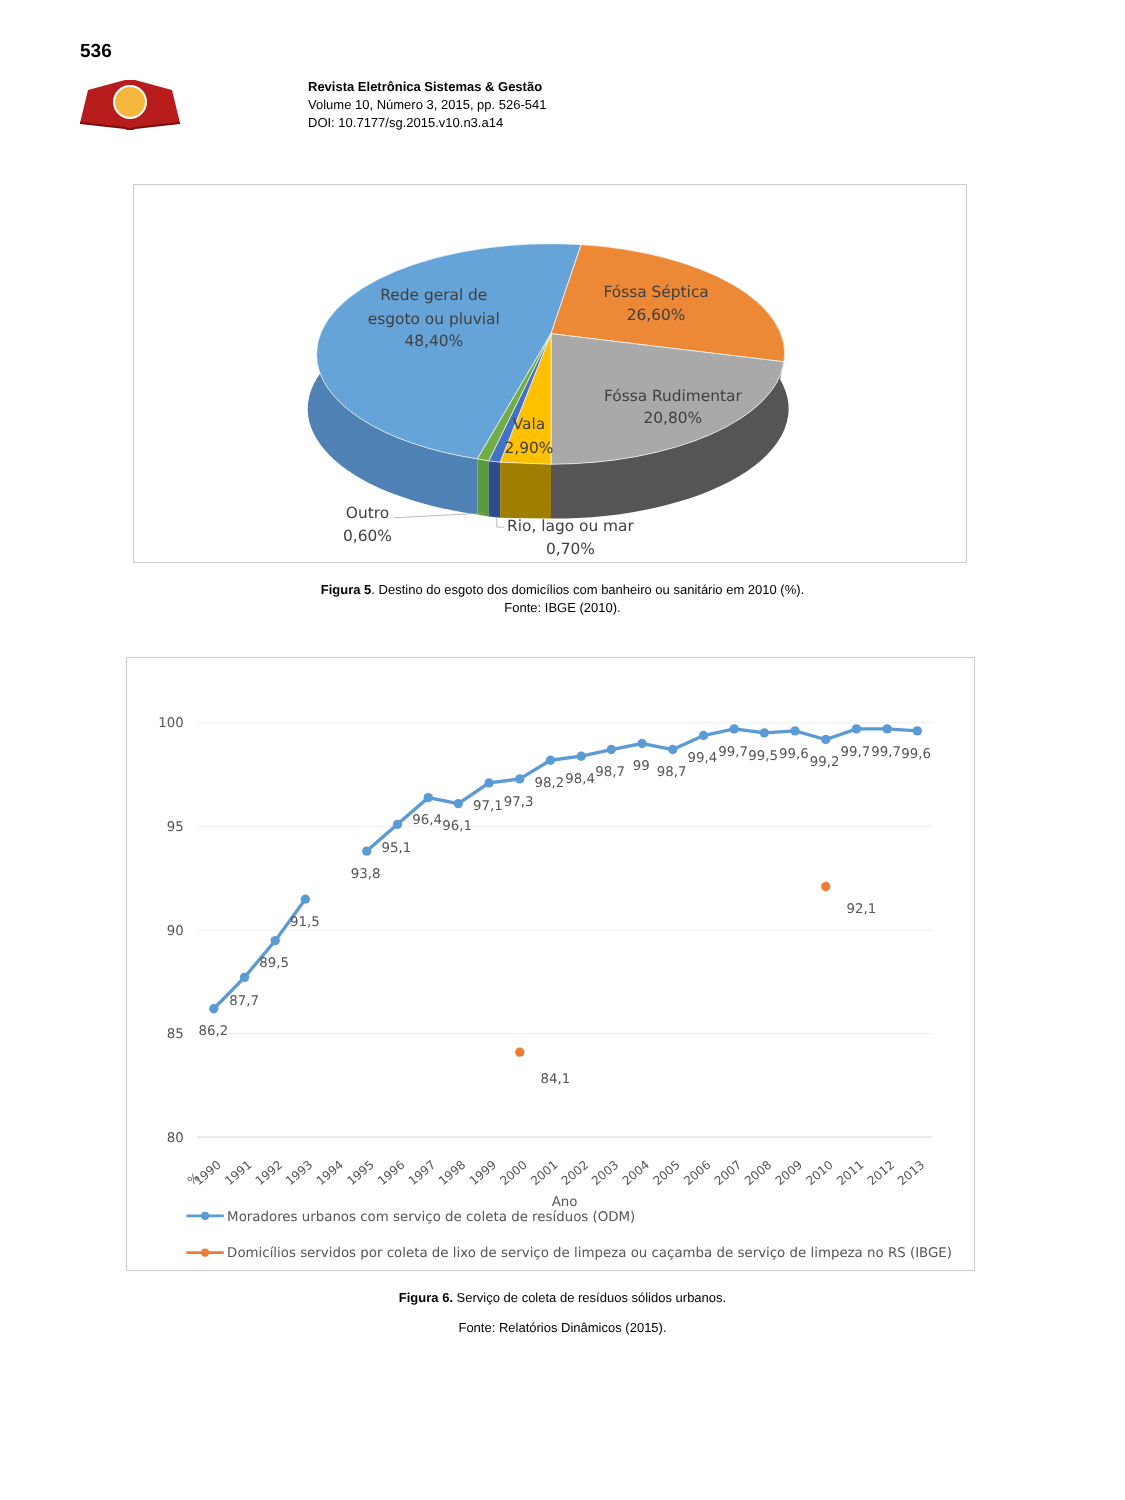536
Revista Eletrônica Sistemas & Gestão
Volume 10, Número 3, 2015, pp. 526-541
DOI: 10.7177/sg.2015.v10.n3.a14
Rede geral de
esgoto ou pluvial
48,40%
Fóssa Séptica
26,60%
Fóssa Rudimentar
20,80%
Vala
2,90%
Outro
0,60%
Rio, lago ou mar
0,70%
Figura 5. Destino do esgoto dos domicílios com banheiro ou sanitário em 2010 (%).
Fonte: IBGE (2010).
100
95
90
85
80
86,2
87,7
89,5
91,5
93,8
95,1
96,4
96,1
97,1
97,3
98,2
98,4
98,7
99
98,7
99,4
99,7
99,5
99,6
99,2
99,7
99,7
99,6
84,1
92,1
%
1990
1991
1992
1993
1994
1995
1996
1997
1998
1999
2000
2001
2002
2003
2004
2005
2006
2007
2008
2009
2010
2011
2012
2013
Ano
Moradores urbanos com serviço de coleta de resíduos (ODM)
Domicílios servidos por coleta de lixo de serviço de limpeza ou caçamba de serviço de limpeza no RS (IBGE)
Figura 6. Serviço de coleta de resíduos sólidos urbanos.
Fonte: Relatórios Dinâmicos (2015).